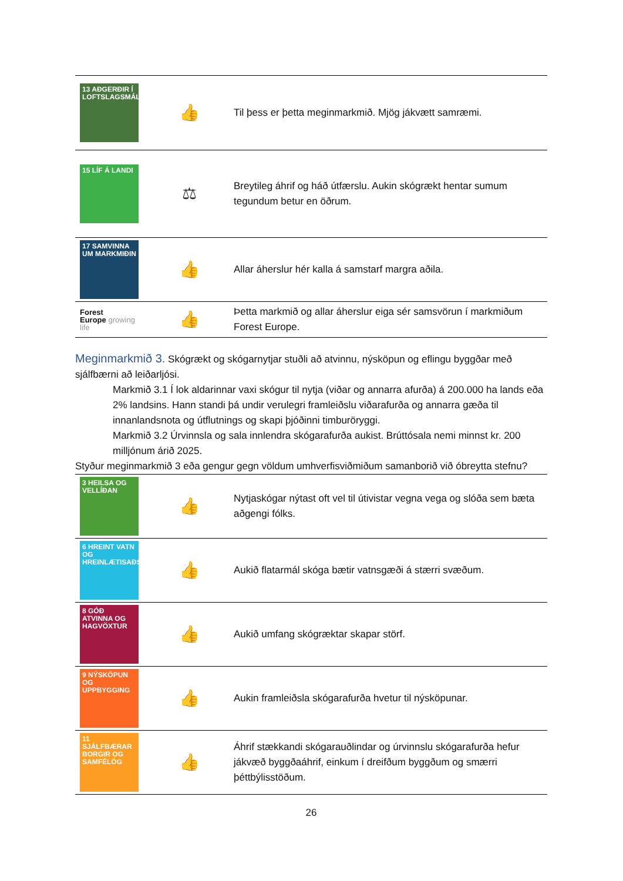| 13 AÐGERÐIR Í LOFTSLAGSMÁLUM | 👍 | Til þess er þetta meginmarkmið. Mjög jákvætt samræmi. |
| 15 LÍF Á LANDI | ⚖ | Breytileg áhrif og háð útfærslu. Aukin skógrækt hentar sumum tegundum betur en öðrum. |
| 17 SAMVINNA UM MARKMIÐIN | 👍 | Allar áherslur hér kalla á samstarf margra aðila. |
| Forest Europe growing life | 👍 | Þetta markmið og allar áherslur eiga sér samsvörun í markmiðum Forest Europe. |
Meginmarkmið 3.
Skógrækt og skógarnytjar stuðli að atvinnu, nýsköpun og eflingu byggðar með sjálfbærni að leiðarljósi.
Markmið 3.1 Í lok aldarinnar vaxi skógur til nytja (viðar og annarra afurða) á 200.000 ha lands eða 2% landsins. Hann standi þá undir verulegri framleiðslu viðarafurða og annarra gæða til innanlandsnota og útflutnings og skapi þjóðinni timburöryggi.
Markmið 3.2 Úrvinnsla og sala innlendra skógarafurða aukist. Brúttósala nemi minnst kr. 200 milljónum árið 2025.
Styður meginmarkmið 3 eða gengur gegn völdum umhverfisviðmiðum samanborið við óbreytta stefnu?
| 3 HEILSA OG VELLÍÐAN | 👍 | Nytjaskógar nýtast oft vel til útivistar vegna vega og slóða sem bæta aðgengi fólks. |
| 6 HREINT VATN OG HREINLÆTISAÐSTAÐA | 👍 | Aukið flatarmál skóga bætir vatnsgæði á stærri svæðum. |
| 8 GÓÐ ATVINNA OG HAGVÖXTUR | 👍 | Aukið umfang skógræktar skapar störf. |
| 9 NÝSKÖPUN OG UPPBYGGING | 👍 | Aukin framleiðsla skógarafurða hvetur til nýsköpunar. |
| 11 SJÁLFBÆRAR BORGIR OG SAMFÉLÖG | 👍 | Áhrif stækkandi skógarauðlindar og úrvinnslu skógarafurða hefur jákvæð byggðaáhrif, einkum í dreifðum byggðum og smærri þéttbýlisstöðum. |
26